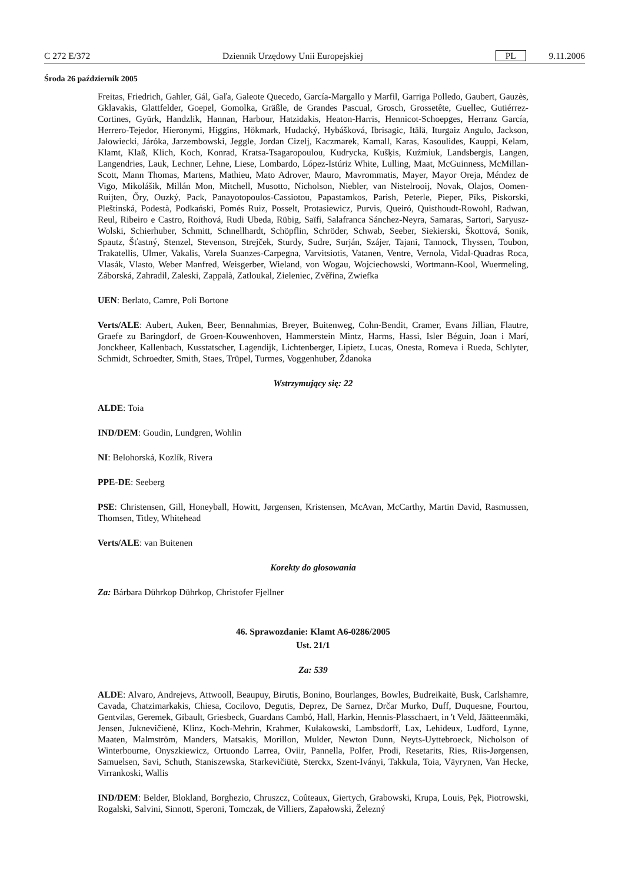C 272 E/372 Dziennik Urzędowy Unii Europejskiej PL 9.11.2006
Środa 26 październik 2005
Freitas, Friedrich, Gahler, Gál, Gaľa, Galeote Quecedo, García-Margallo y Marfil, Garriga Polledo, Gaubert, Gauzès, Gklavakis, Glattfelder, Goepel, Gomolka, Gräßle, de Grandes Pascual, Grosch, Grossetête, Guellec, Gutiérrez-Cortines, Gyürk, Handzlik, Hannan, Harbour, Hatzidakis, Heaton-Harris, Hennicot-Schoepges, Herranz García, Herrero-Tejedor, Hieronymi, Higgins, Hökmark, Hudacký, Hybášková, Ibrisagic, Itälä, Iturgaiz Angulo, Jackson, Jałowiecki, Járóka, Jarzembowski, Jeggle, Jordan Cizelj, Kaczmarek, Kamall, Karas, Kasoulides, Kauppi, Kelam, Klamt, Klaß, Klich, Koch, Konrad, Kratsa-Tsagaropoulou, Kudrycka, Kušķis, Kuźmiuk, Landsbergis, Langen, Langendries, Lauk, Lechner, Lehne, Liese, Lombardo, López-Istúriz White, Lulling, Maat, McGuinness, McMillan-Scott, Mann Thomas, Martens, Mathieu, Mato Adrover, Mauro, Mavrommatis, Mayer, Mayor Oreja, Méndez de Vigo, Mikolášik, Millán Mon, Mitchell, Musotto, Nicholson, Niebler, van Nistelrooij, Novak, Olajos, Oomen-Ruijten, Őry, Ouzký, Pack, Panayotopoulos-Cassiotou, Papastamkos, Parish, Peterle, Pieper, Pīks, Piskorski, Pleštinská, Podestà, Podkański, Pomés Ruiz, Posselt, Protasiewicz, Purvis, Queiró, Quisthoudt-Rowohl, Radwan, Reul, Ribeiro e Castro, Roithová, Rudi Ubeda, Rübig, Saïfi, Salafranca Sánchez-Neyra, Samaras, Sartori, Saryusz-Wolski, Schierhuber, Schmitt, Schnellhardt, Schöpflin, Schröder, Schwab, Seeber, Siekierski, Škottová, Sonik, Spautz, Šťastný, Stenzel, Stevenson, Strejček, Sturdy, Sudre, Surján, Szájer, Tajani, Tannock, Thyssen, Toubon, Trakatellis, Ulmer, Vakalis, Varela Suanzes-Carpegna, Varvitsiotis, Vatanen, Ventre, Vernola, Vidal-Quadras Roca, Vlasák, Vlasto, Weber Manfred, Weisgerber, Wieland, von Wogau, Wojciechowski, Wortmann-Kool, Wuermeling, Záborská, Zahradil, Zaleski, Zappalà, Zatloukal, Zieleniec, Zvěřina, Zwiefka
UEN: Berlato, Camre, Poli Bortone
Verts/ALE: Aubert, Auken, Beer, Bennahmias, Breyer, Buitenweg, Cohn-Bendit, Cramer, Evans Jillian, Flautre, Graefe zu Baringdorf, de Groen-Kouwenhoven, Hammerstein Mintz, Harms, Hassi, Isler Béguin, Joan i Marí, Jonckheer, Kallenbach, Kusstatscher, Lagendijk, Lichtenberger, Lipietz, Lucas, Onesta, Romeva i Rueda, Schlyter, Schmidt, Schroedter, Smith, Staes, Trüpel, Turmes, Voggenhuber, Ždanoka
Wstrzymujący się: 22
ALDE: Toia
IND/DEM: Goudin, Lundgren, Wohlin
NI: Belohorská, Kozlík, Rivera
PPE-DE: Seeberg
PSE: Christensen, Gill, Honeyball, Howitt, Jørgensen, Kristensen, McAvan, McCarthy, Martin David, Rasmussen, Thomsen, Titley, Whitehead
Verts/ALE: van Buitenen
Korekty do głosowania
Za: Bárbara Dührkop Dührkop, Christofer Fjellner
46. Sprawozdanie: Klamt A6-0286/2005
Ust. 21/1
Za: 539
ALDE: Alvaro, Andrejevs, Attwooll, Beaupuy, Birutis, Bonino, Bourlanges, Bowles, Budreikaitė, Busk, Carlshamre, Cavada, Chatzimarkakis, Chiesa, Cocilovo, Degutis, Deprez, De Sarnez, Drčar Murko, Duff, Duquesne, Fourtou, Gentvilas, Geremek, Gibault, Griesbeck, Guardans Cambó, Hall, Harkin, Hennis-Plasschaert, in 't Veld, Jäätteenmäki, Jensen, Juknevičienė, Klinz, Koch-Mehrin, Krahmer, Kułakowski, Lambsdorff, Lax, Lehideux, Ludford, Lynne, Maaten, Malmström, Manders, Matsakis, Morillon, Mulder, Newton Dunn, Neyts-Uyttebroeck, Nicholson of Winterbourne, Onyszkiewicz, Ortuondo Larrea, Oviir, Pannella, Polfer, Prodi, Resetarits, Ries, Riis-Jørgensen, Samuelsen, Savi, Schuth, Staniszewska, Starkevičiūtė, Sterckx, Szent-Iványi, Takkula, Toia, Väyrynen, Van Hecke, Virrankoski, Wallis
IND/DEM: Belder, Blokland, Borghezio, Chruszcz, Coûteaux, Giertych, Grabowski, Krupa, Louis, Pęk, Piotrowski, Rogalski, Salvini, Sinnott, Speroni, Tomczak, de Villiers, Zapałowski, Železný